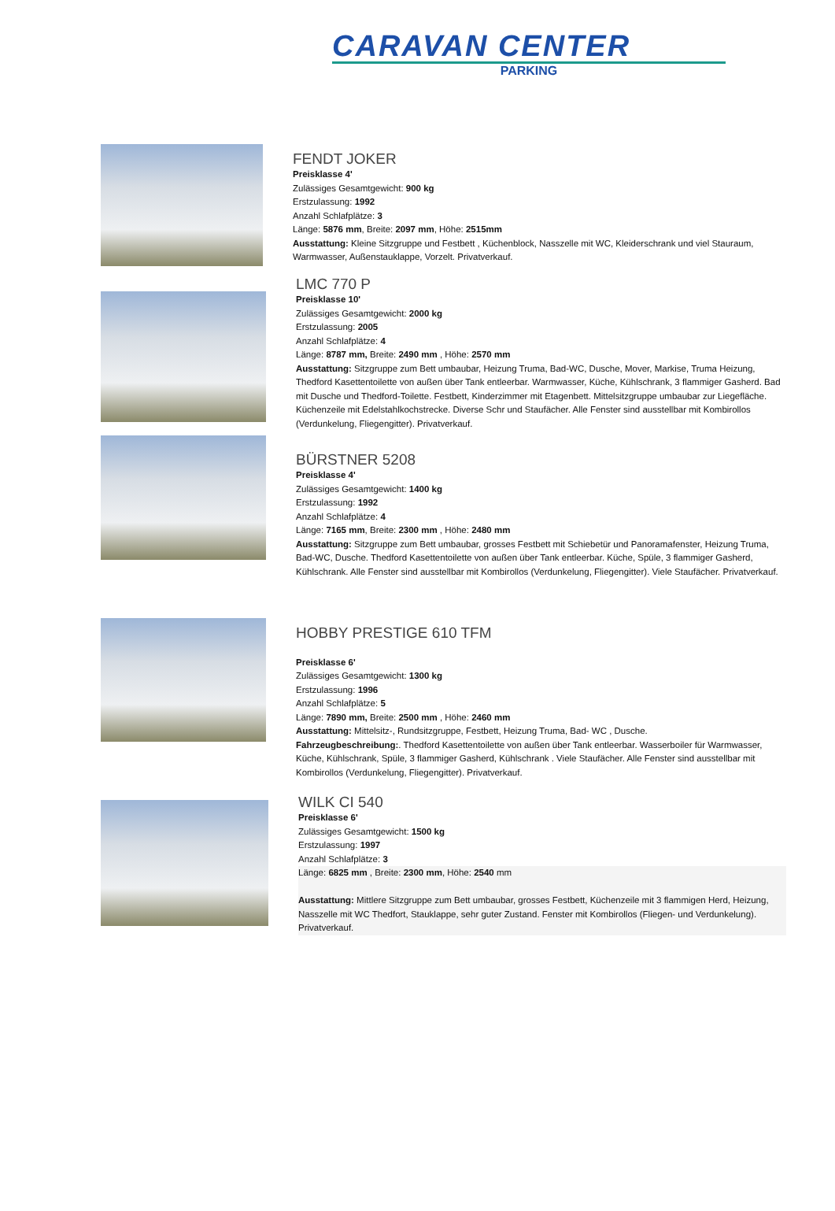CARAVAN CENTER
PARKING
FENDT JOKER
Preisklasse 4'
Zulässiges Gesamtgewicht: 900 kg
Erstzulassung: 1992
Anzahl Schlafplätze: 3
Länge: 5876 mm, Breite: 2097 mm, Höhe: 2515mm
Ausstattung: Kleine Sitzgruppe und Festbett , Küchenblock, Nasszelle mit WC, Kleiderschrank und viel Stauraum, Warmwasser, Außenstauklappe, Vorzelt. Privatverkauf.
LMC 770 P
Preisklasse 10'
Zulässiges Gesamtgewicht: 2000 kg
Erstzulassung: 2005
Anzahl Schlafplätze: 4
Länge: 8787 mm, Breite: 2490 mm , Höhe: 2570 mm
Ausstattung: Sitzgruppe zum Bett umbaubar, Heizung Truma, Bad-WC, Dusche, Mover, Markise, Truma Heizung, Thedford Kasettentoilette von außen über Tank entleerbar. Warmwasser, Küche, Kühlschrank, 3 flammiger Gasherd. Bad mit Dusche und Thedford-Toilette. Festbett, Kinderzimmer mit Etagenbett. Mittelsitzgruppe umbaubar zur Liegefläche. Küchenzeile mit Edelstahlkochstrecke. Diverse Schr und Staufächer. Alle Fenster sind ausstellbar mit Kombirollos (Verdunkelung, Fliegengitter). Privatverkauf.
BÜRSTNER 5208
Preisklasse 4'
Zulässiges Gesamtgewicht: 1400 kg
Erstzulassung: 1992
Anzahl Schlafplätze: 4
Länge: 7165 mm, Breite: 2300 mm , Höhe: 2480 mm
Ausstattung: Sitzgruppe zum Bett umbaubar, grosses Festbett mit Schiebetür und Panoramafenster, Heizung Truma, Bad-WC, Dusche. Thedford Kasettentoilette von außen über Tank entleerbar. Küche, Spüle, 3 flammiger Gasherd, Kühlschrank. Alle Fenster sind ausstellbar mit Kombirollos (Verdunkelung, Fliegengitter). Viele Staufächer. Privatverkauf.
HOBBY PRESTIGE 610 TFM
Preisklasse 6'
Zulässiges Gesamtgewicht: 1300 kg
Erstzulassung: 1996
Anzahl Schlafplätze: 5
Länge: 7890 mm, Breite: 2500 mm , Höhe: 2460 mm
Ausstattung: Mittelsitz-, Rundsitzgruppe, Festbett, Heizung Truma, Bad- WC , Dusche.
Fahrzeugbeschreibung:. Thedford Kasettentoilette von außen über Tank entleerbar. Wasserboiler für Warmwasser, Küche, Kühlschrank, Spüle, 3 flammiger Gasherd, Kühlschrank . Viele Staufächer. Alle Fenster sind ausstellbar mit Kombirollos (Verdunkelung, Fliegengitter). Privatverkauf.
WILK CI 540
Preisklasse 6'
Zulässiges Gesamtgewicht: 1500 kg
Erstzulassung: 1997
Anzahl Schlafplätze: 3
Länge: 6825 mm , Breite: 2300 mm, Höhe: 2540 mm
Ausstattung: Mittlere Sitzgruppe zum Bett umbaubar, grosses Festbett, Küchenzeile mit 3 flammigen Herd, Heizung, Nasszelle mit WC Thedfort, Stauklappe, sehr guter Zustand. Fenster mit Kombirollos (Fliegen- und Verdunkelung). Privatverkauf.